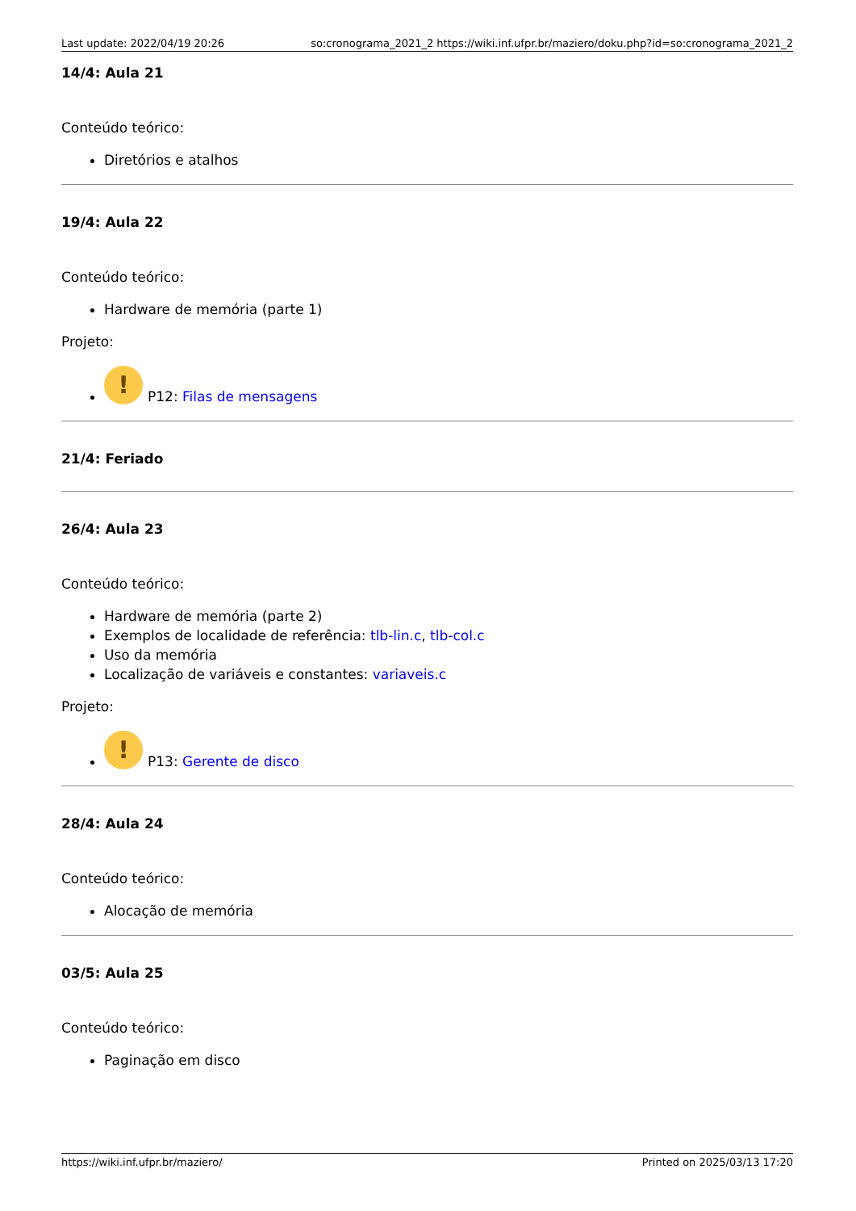Last update: 2022/04/19 20:26 so:cronograma_2021_2 https://wiki.inf.ufpr.br/maziero/doku.php?id=so:cronograma_2021_2
14/4: Aula 21
Conteúdo teórico:
Diretórios e atalhos
19/4: Aula 22
Conteúdo teórico:
Hardware de memória (parte 1)
Projeto:
! P12: Filas de mensagens
21/4: Feriado
26/4: Aula 23
Conteúdo teórico:
Hardware de memória (parte 2)
Exemplos de localidade de referência: tlb-lin.c, tlb-col.c
Uso da memória
Localização de variáveis e constantes: variaveis.c
Projeto:
! P13: Gerente de disco
28/4: Aula 24
Conteúdo teórico:
Alocação de memória
03/5: Aula 25
Conteúdo teórico:
Paginação em disco
https://wiki.inf.ufpr.br/maziero/ Printed on 2025/03/13 17:20